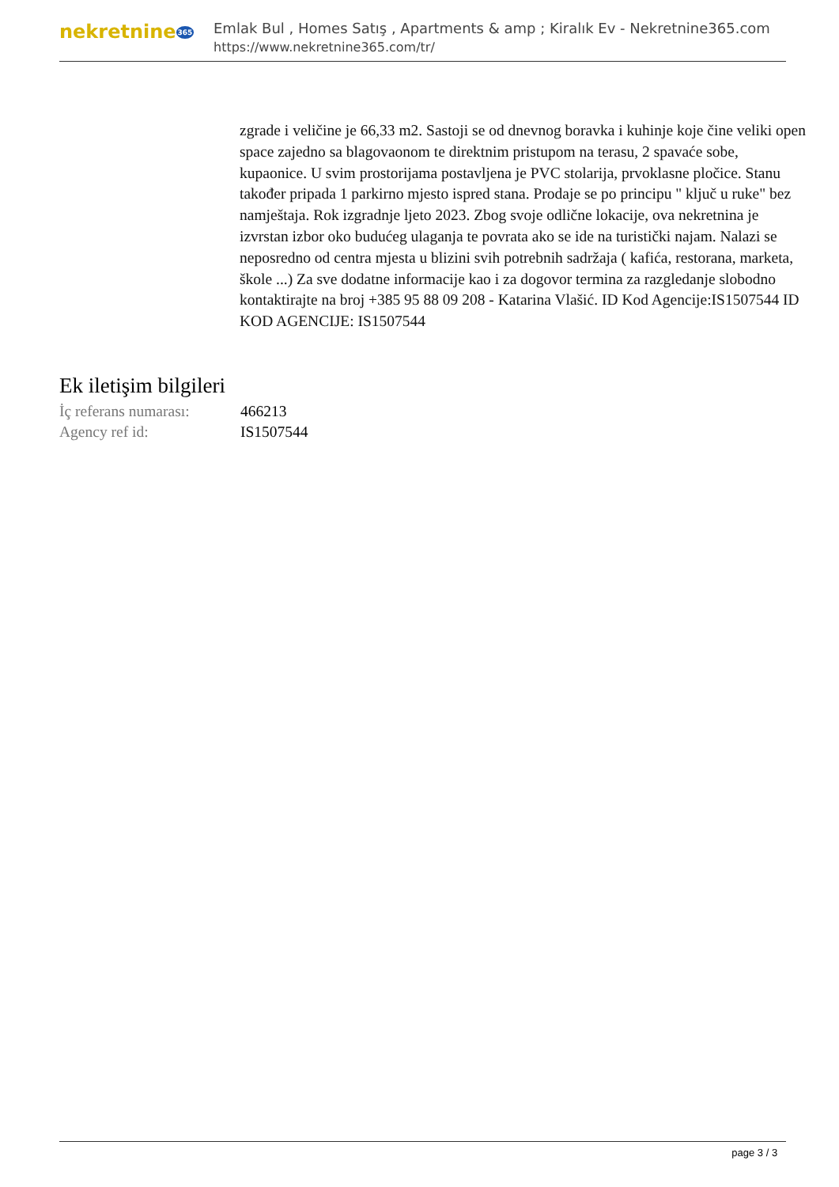nekretnine365
Emlak Bul , Homes Satış , Apartments & amp ; Kiralık Ev - Nekretnine365.com
https://www.nekretnine365.com/tr/
zgrade i veličine je 66,33 m2. Sastoji se od dnevnog boravka i kuhinje koje čine veliki open space zajedno sa blagovaonom te direktnim pristupom na terasu, 2 spavaće sobe, kupaonice. U svim prostorijama postavljena je PVC stolarija, prvoklasne pločice. Stanu također pripada 1 parkirno mjesto ispred stana. Prodaje se po principu " ključ u ruke" bez namještaja. Rok izgradnje ljeto 2023. Zbog svoje odlične lokacije, ova nekretnina je izvrstan izbor oko budućeg ulaganja te povrata ako se ide na turistički najam. Nalazi se neposredno od centra mjesta u blizini svih potrebnih sadržaja ( kafića, restorana, marketa, škole ...) Za sve dodatne informacije kao i za dogovor termina za razgledanje slobodno kontaktirajte na broj +385 95 88 09 208 - Katarina Vlašić. ID Kod Agencije:IS1507544 ID KOD AGENCIJE: IS1507544
Ek iletişim bilgileri
| İç referans numarası: | 466213 |
| Agency ref id: | IS1507544 |
page 3 / 3